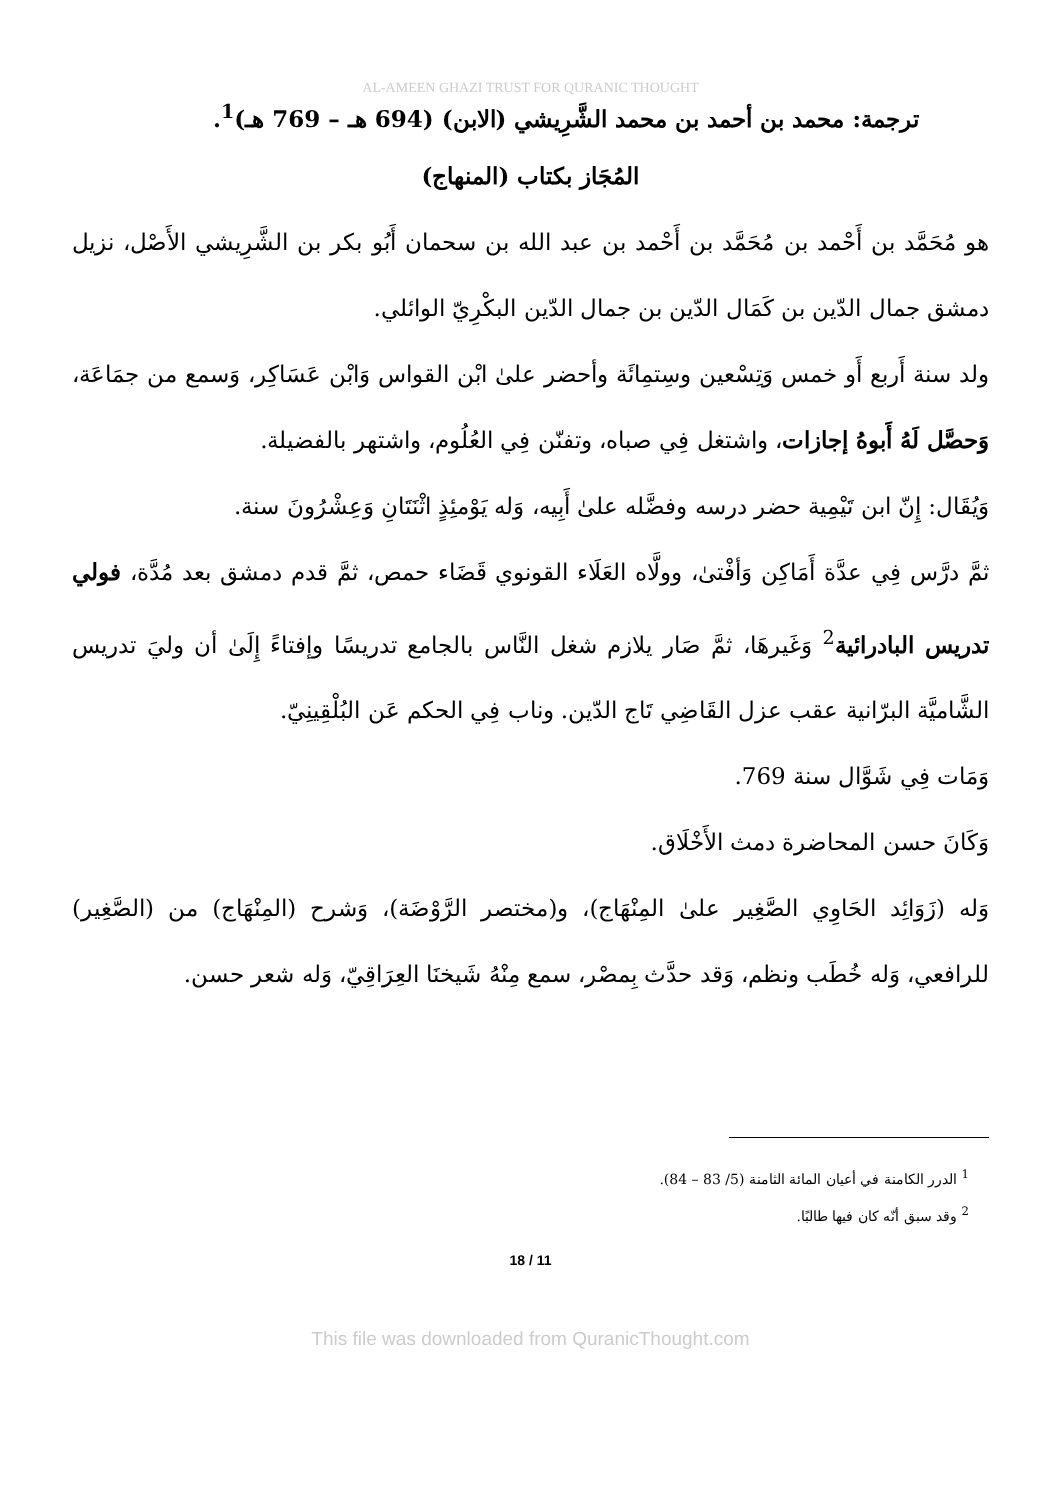AL-AMEEN GHAZI TRUST FOR QURANIC THOUGHT
ترجمة: محمد بن أحمد بن محمد الشَّرِيشي (الابن) (694 هـ – 769 هـ)<sup>1</sup>.
المُجَاز بكتاب (المنهاج)
هو مُحَمَّد بن أَحْمد بن مُحَمَّد بن أَحْمد بن عبد الله بن سحمان أَبُو بكر بن الشَّرِيشي الأَصْل، نزيل دمشق جمال الدّين بن كَمَال الدّين بن جمال الدّين البكْرِيّ الوائلي.
ولد سنة أَربع أَو خمس وَتِسْعين وسِتمِائَة وأحضر علىٰ ابْن القواس وَابْن عَسَاكِر، وَسمع من جمَاعَة، وَحصَّل لَهُ أَبوهُ إجازات، واشتغل فِي صباه، وتفنّن فِي العُلُوم، واشتهر بالفضيلة.
وَيُقَال: إِنّ ابن تَيْمِية حضر درسه وفضَّله علىٰ أَبِيه، وَله يَوْمئِذٍ اثْنَتَانِ وَعِشْرُونَ سنة.
ثمَّ درَّس فِي عدَّة أَمَاكِن وَأفْتىٰ، وولَّاه العَلَاء القونوي قَضَاء حمص، ثمَّ قدم دمشق بعد مُدَّة، فولي تدريس البادرائية<sup>2</sup> وَغَيرهَا، ثمَّ صَار يلازم شغل النَّاس بالجامع تدريسًا وإفتاءً إِلَىٰ أن وليَ تدريس الشَّاميَّة البرّانية عقب عزل القَاضِي تَاج الدّين. وناب فِي الحكم عَن البُلْقِينِيّ.
وَمَات فِي شَوَّال سنة 769.
وَكَانَ حسن المحاضرة دمث الأَخْلَاق.
وَله (زَوَائِد الحَاوِي الصَّغِير علىٰ المِنْهَاج)، و(مختصر الرَّوْضَة)، وَشرح (المِنْهَاج) من (الصَّغِير) للرافعي، وَله خُطَب ونظم، وَقد حدَّث بِمصْر، سمع مِنْهُ شَيخنَا العِرَاقِيّ، وَله شعر حسن.
<sup>1</sup> الدرر الكامنة في أعيان المائة الثامنة (5/ 83 – 84).
<sup>2</sup> وقد سبق أنّه كان فيها طالبًا.
18 / 11
This file was downloaded from QuranicThought.com